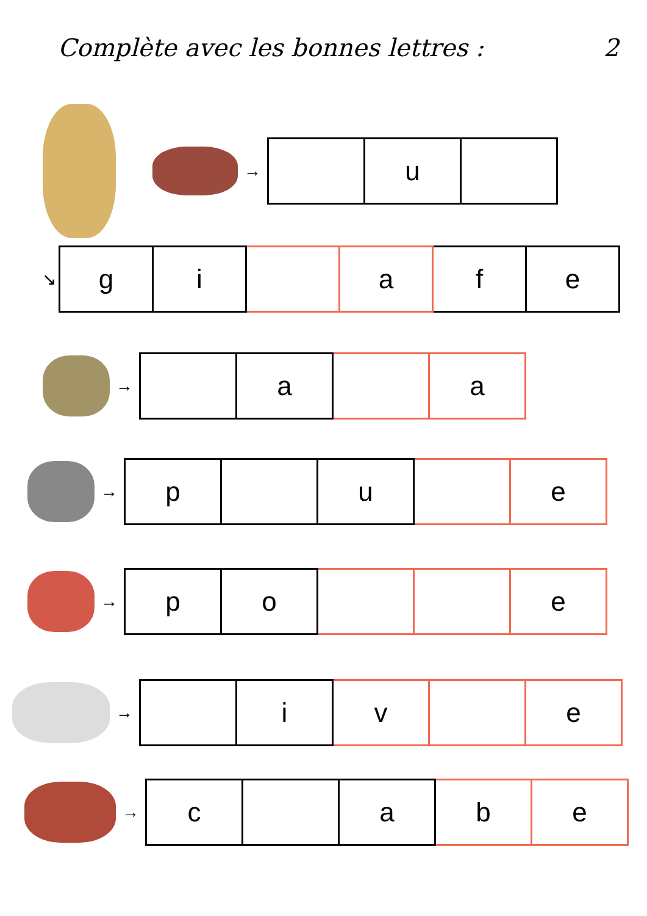Complète avec les bonnes lettres : 2
→
| | u | |
↘
| g | i | | a | f | e |
→
| | a | | a |
→
| p | | u | | e |
→
| p | o | | | e |
→
| | i | v | | e |
→
| c | | a | b | e |